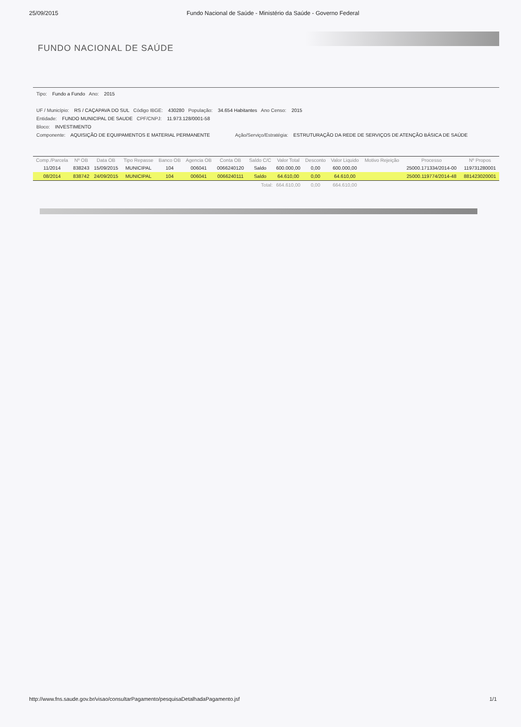25/09/2015 Fundo Nacional de Saúde - Ministério da Saúde - Governo Federal
FUNDO NACIONAL DE SAÚDE
Tipo: Fundo a Fundo Ano: 2015
UF / Município: RS / CAÇAPAVA DO SUL Código IBGE: 430280 População: 34.654 Habitantes Ano Censo: 2015
Entidade: FUNDO MUNICIPAL DE SAUDE CPF/CNPJ: 11.973.128/0001-58
Bloco: INVESTIMENTO
Componente: AQUISIÇÃO DE EQUIPAMENTOS E MATERIAL PERMANENTE Ação/Serviço/Estratégia: ESTRUTURAÇÃO DA REDE DE SERVIÇOS DE ATENÇÃO BÁSICA DE SAÚDE
| Comp./Parcela | Nº OB | Data OB | Tipo Repasse | Banco OB | Agencia OB | Conta OB | Saldo C/C | Valor Total | Desconto | Valor Liquido | Motivo Rejeição | Processo | Nº Propos |
| --- | --- | --- | --- | --- | --- | --- | --- | --- | --- | --- | --- | --- | --- |
| 11/2014 | 838243 | 15/09/2015 | MUNICIPAL | 104 | 006041 | 0066240120 | Saldo | 600.000,00 | 0,00 | 600.000,00 | | 25000.171334/2014-00 | 119731280001 |
| 08/2014 | 838742 | 24/09/2015 | MUNICIPAL | 104 | 006041 | 0066240111 | Saldo | 64.610,00 | 0,00 | 64.610,00 | | 25000.119774/2014-48 | 881423020001 |
| Total: | | | | | | | | 664.610,00 | 0,00 | 664.610,00 | | | |
http://www.fns.saude.gov.br/visao/consultarPagamento/pesquisaDetalhadaPagamento.jsf 1/1